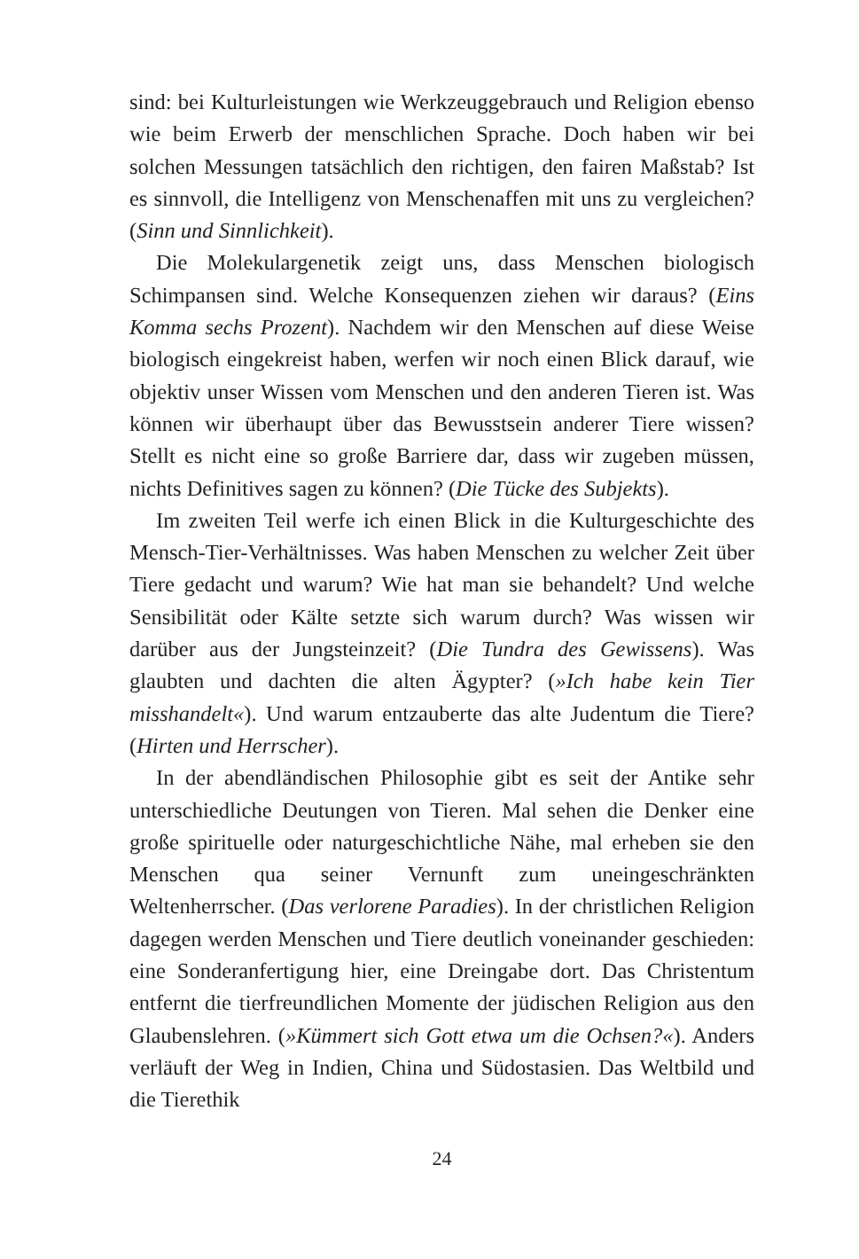sind: bei Kulturleistungen wie Werkzeuggebrauch und Religion ebenso wie beim Erwerb der menschlichen Sprache. Doch haben wir bei solchen Messungen tatsächlich den richtigen, den fairen Maßstab? Ist es sinnvoll, die Intelligenz von Menschenaffen mit uns zu vergleichen? (Sinn und Sinnlichkeit).
Die Molekulargenetik zeigt uns, dass Menschen biologisch Schimpansen sind. Welche Konsequenzen ziehen wir daraus? (Eins Komma sechs Prozent). Nachdem wir den Menschen auf diese Weise biologisch eingekreist haben, werfen wir noch einen Blick darauf, wie objektiv unser Wissen vom Menschen und den anderen Tieren ist. Was können wir überhaupt über das Bewusstsein anderer Tiere wissen? Stellt es nicht eine so große Barriere dar, dass wir zugeben müssen, nichts Definitives sagen zu können? (Die Tücke des Subjekts).
Im zweiten Teil werfe ich einen Blick in die Kulturgeschichte des Mensch-Tier-Verhältnisses. Was haben Menschen zu welcher Zeit über Tiere gedacht und warum? Wie hat man sie behandelt? Und welche Sensibilität oder Kälte setzte sich warum durch? Was wissen wir darüber aus der Jungsteinzeit? (Die Tundra des Gewissens). Was glaubten und dachten die alten Ägypter? (»Ich habe kein Tier misshandelt«). Und warum entzauberte das alte Judentum die Tiere? (Hirten und Herrscher).
In der abendländischen Philosophie gibt es seit der Antike sehr unterschiedliche Deutungen von Tieren. Mal sehen die Denker eine große spirituelle oder naturgeschichtliche Nähe, mal erheben sie den Menschen qua seiner Vernunft zum uneingeschränkten Weltenherrscher. (Das verlorene Paradies). In der christlichen Religion dagegen werden Menschen und Tiere deutlich voneinander geschieden: eine Sonderanfertigung hier, eine Dreingabe dort. Das Christentum entfernt die tierfreundlichen Momente der jüdischen Religion aus den Glaubenslehren. (»Kümmert sich Gott etwa um die Ochsen?«). Anders verläuft der Weg in Indien, China und Südostasien. Das Weltbild und die Tierethik
24